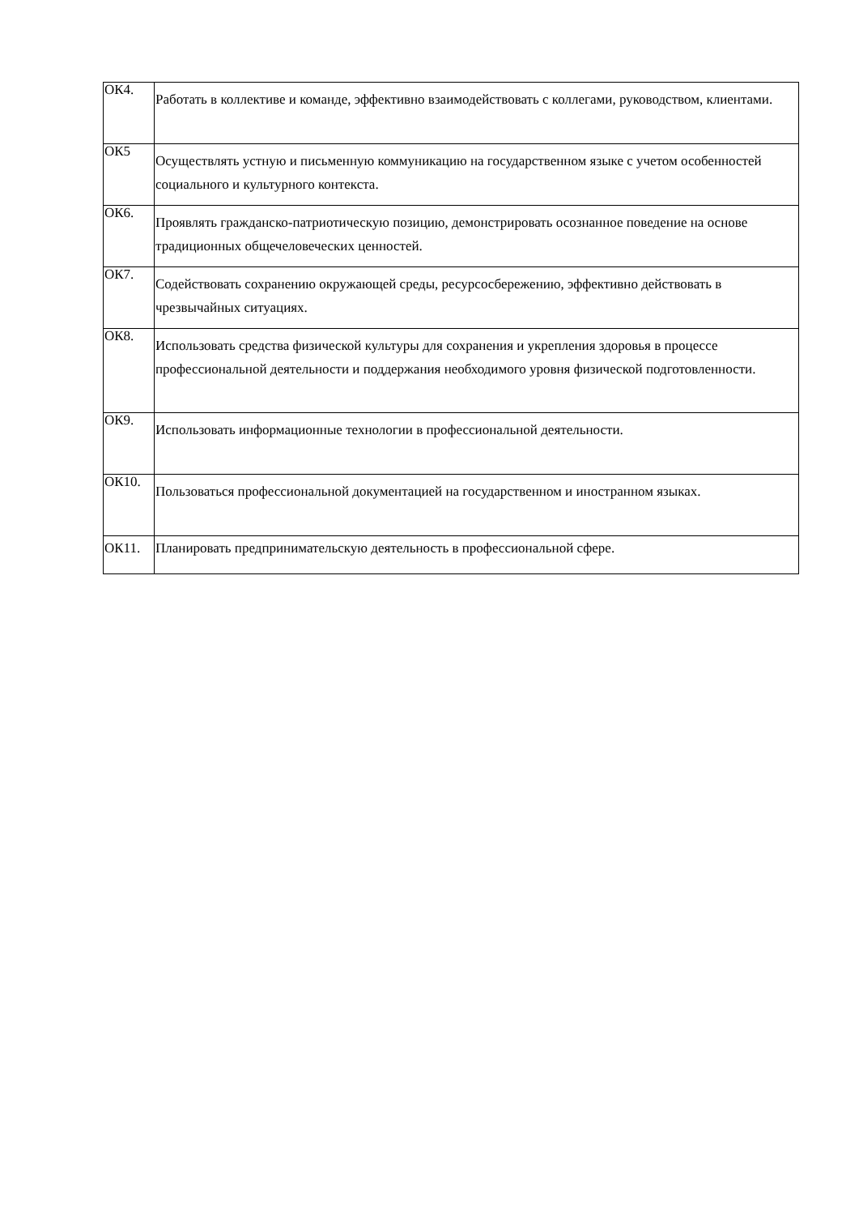| ОК4. | Работать в коллективе и команде, эффективно взаимодействовать с коллегами, руководством, клиентами. |
| ОК5 | Осуществлять устную и письменную коммуникацию на государственном языке с учетом особенностей социального и культурного контекста. |
| ОК6. | Проявлять гражданско-патриотическую позицию, демонстрировать осознанное поведение на основе традиционных общечеловеческих ценностей. |
| ОК7. | Содействовать сохранению окружающей среды, ресурсосбережению, эффективно действовать в чрезвычайных ситуациях. |
| ОК8. | Использовать средства физической культуры для сохранения и укрепления здоровья в процессе профессиональной деятельности и поддержания необходимого уровня физической подготовленности. |
| ОК9. | Использовать информационные технологии в профессиональной деятельности. |
| ОК10. | Пользоваться профессиональной документацией на государственном и иностранном языках. |
| ОК11. | Планировать предпринимательскую деятельность в профессиональной сфере. |